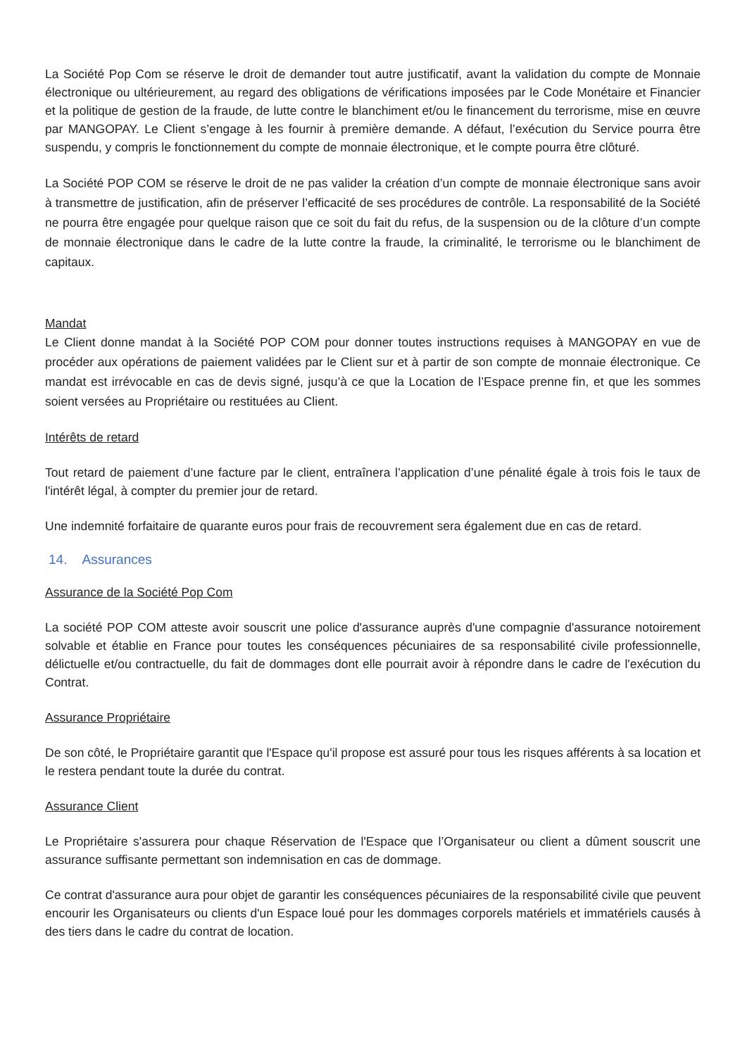La Société Pop Com se réserve le droit de demander tout autre justificatif, avant la validation du compte de Monnaie électronique ou ultérieurement, au regard des obligations de vérifications imposées par le Code Monétaire et Financier et la politique de gestion de la fraude, de lutte contre le blanchiment et/ou le financement du terrorisme, mise en œuvre par MANGOPAY. Le Client s’engage à les fournir à première demande. A défaut, l’exécution du Service pourra être suspendu, y compris le fonctionnement du compte de monnaie électronique, et le compte pourra être clôturé.
La Société POP COM se réserve le droit de ne pas valider la création d’un compte de monnaie électronique sans avoir à transmettre de justification, afin de préserver l’efficacité de ses procédures de contrôle. La responsabilité de la Société ne pourra être engagée pour quelque raison que ce soit du fait du refus, de la suspension ou de la clôture d’un compte de monnaie électronique dans le cadre de la lutte contre la fraude, la criminalité, le terrorisme ou le blanchiment de capitaux.
Mandat
Le Client donne mandat à la Société POP COM pour donner toutes instructions requises à MANGOPAY en vue de procéder aux opérations de paiement validées par le Client sur et à partir de son compte de monnaie électronique. Ce mandat est irrévocable en cas de devis signé, jusqu’à ce que la Location de l’Espace prenne fin, et que les sommes soient versées au Propriétaire ou restituées au Client.
Intérêts de retard
Tout retard de paiement d’une facture par le client, entraînera l’application d’une pénalité égale à trois fois le taux de l'intérêt légal, à compter du premier jour de retard.
Une indemnité forfaitaire de quarante euros pour frais de recouvrement sera également due en cas de retard.
14. Assurances
Assurance de la Société Pop Com
La société POP COM atteste avoir souscrit une police d'assurance auprès d'une compagnie d'assurance notoirement solvable et établie en France pour toutes les conséquences pécuniaires de sa responsabilité civile professionnelle, délictuelle et/ou contractuelle, du fait de dommages dont elle pourrait avoir à répondre dans le cadre de l'exécution du Contrat.
Assurance Propriétaire
De son côté, le Propriétaire garantit que l'Espace qu'il propose est assuré pour tous les risques afférents à sa location et le restera pendant toute la durée du contrat.
Assurance Client
Le Propriétaire s'assurera pour chaque Réservation de l'Espace que l’Organisateur ou client a dûment souscrit une assurance suffisante permettant son indemnisation en cas de dommage.
Ce contrat d'assurance aura pour objet de garantir les conséquences pécuniaires de la responsabilité civile que peuvent encourir les Organisateurs ou clients d'un Espace loué pour les dommages corporels matériels et immatériels causés à des tiers dans le cadre du contrat de location.